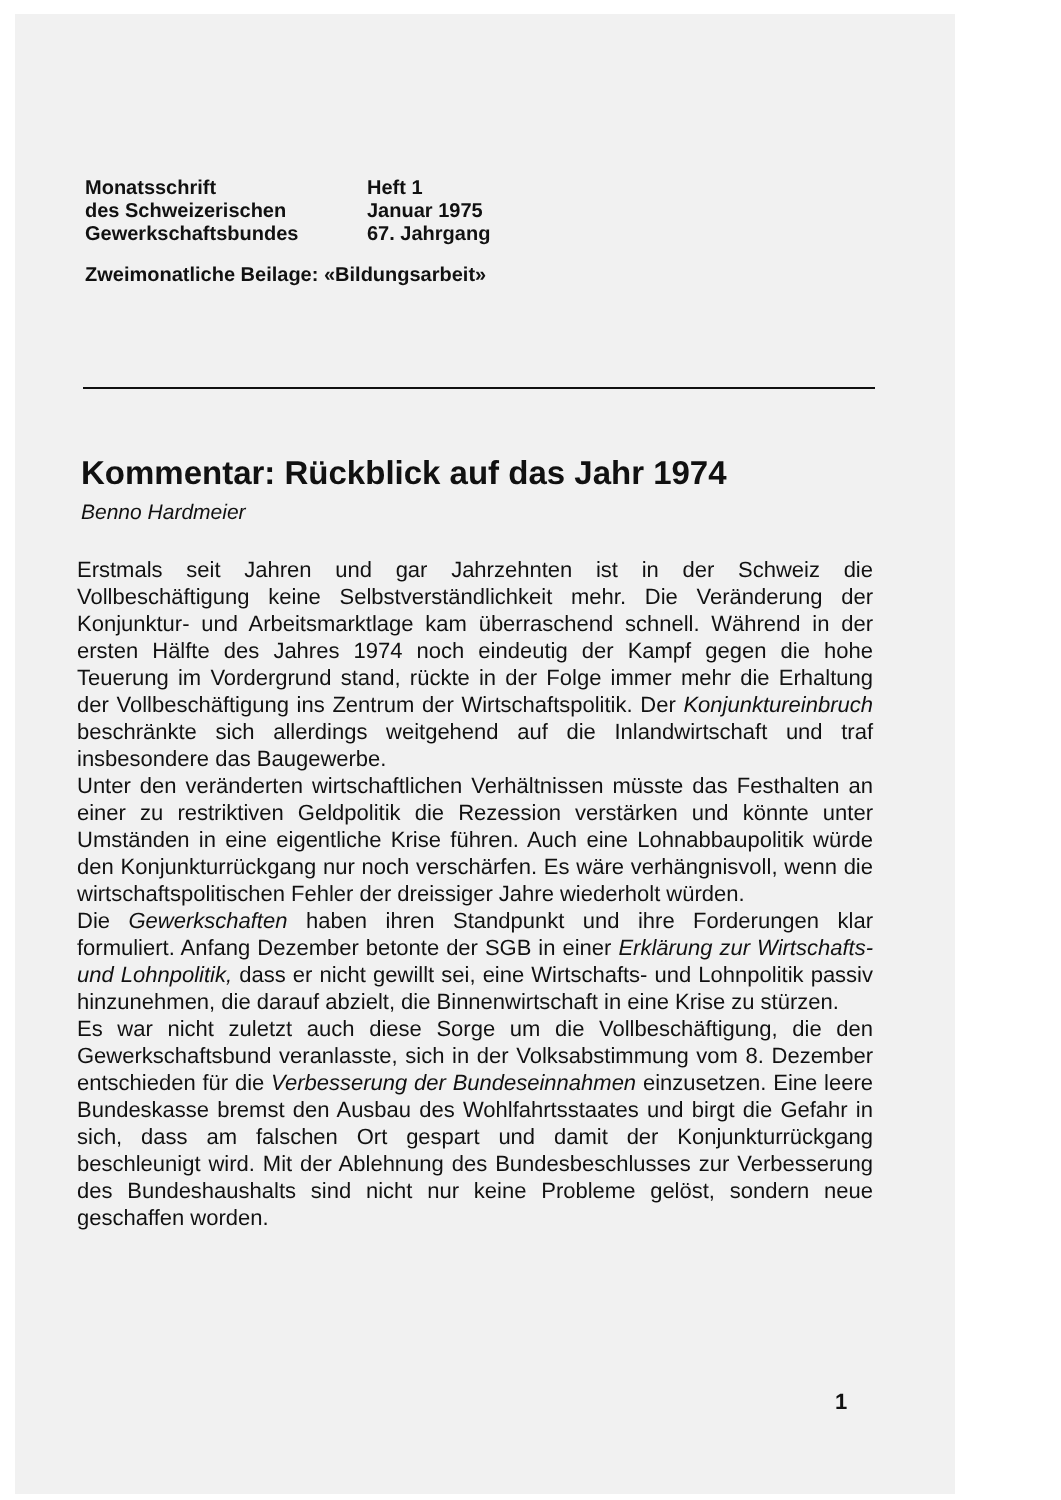Monatsschrift
des Schweizerischen
Gewerkschaftsbundes
Heft 1
Januar 1975
67. Jahrgang
Zweimonatliche Beilage: «Bildungsarbeit»
Kommentar: Rückblick auf das Jahr 1974
Benno Hardmeier
Erstmals seit Jahren und gar Jahrzehnten ist in der Schweiz die Vollbeschäftigung keine Selbstverständlichkeit mehr. Die Veränderung der Konjunktur- und Arbeitsmarktlage kam überraschend schnell. Während in der ersten Hälfte des Jahres 1974 noch eindeutig der Kampf gegen die hohe Teuerung im Vordergrund stand, rückte in der Folge immer mehr die Erhaltung der Vollbeschäftigung ins Zentrum der Wirtschaftspolitik. Der Konjunktureinbruch beschränkte sich allerdings weitgehend auf die Inlandwirtschaft und traf insbesondere das Baugewerbe.
Unter den veränderten wirtschaftlichen Verhältnissen müsste das Festhalten an einer zu restriktiven Geldpolitik die Rezession verstärken und könnte unter Umständen in eine eigentliche Krise führen. Auch eine Lohnabbaupolitik würde den Konjunkturrückgang nur noch verschärfen. Es wäre verhängnisvoll, wenn die wirtschaftspolitischen Fehler der dreissiger Jahre wiederholt würden.
Die Gewerkschaften haben ihren Standpunkt und ihre Forderungen klar formuliert. Anfang Dezember betonte der SGB in einer Erklärung zur Wirtschafts- und Lohnpolitik, dass er nicht gewillt sei, eine Wirtschafts- und Lohnpolitik passiv hinzunehmen, die darauf abzielt, die Binnenwirtschaft in eine Krise zu stürzen.
Es war nicht zuletzt auch diese Sorge um die Vollbeschäftigung, die den Gewerkschaftsbund veranlasste, sich in der Volksabstimmung vom 8. Dezember entschieden für die Verbesserung der Bundeseinnahmen einzusetzen. Eine leere Bundeskasse bremst den Ausbau des Wohlfahrtsstaates und birgt die Gefahr in sich, dass am falschen Ort gespart und damit der Konjunkturrückgang beschleunigt wird. Mit der Ablehnung des Bundesbeschlusses zur Verbesserung des Bundeshaushalts sind nicht nur keine Probleme gelöst, sondern neue geschaffen worden.
1